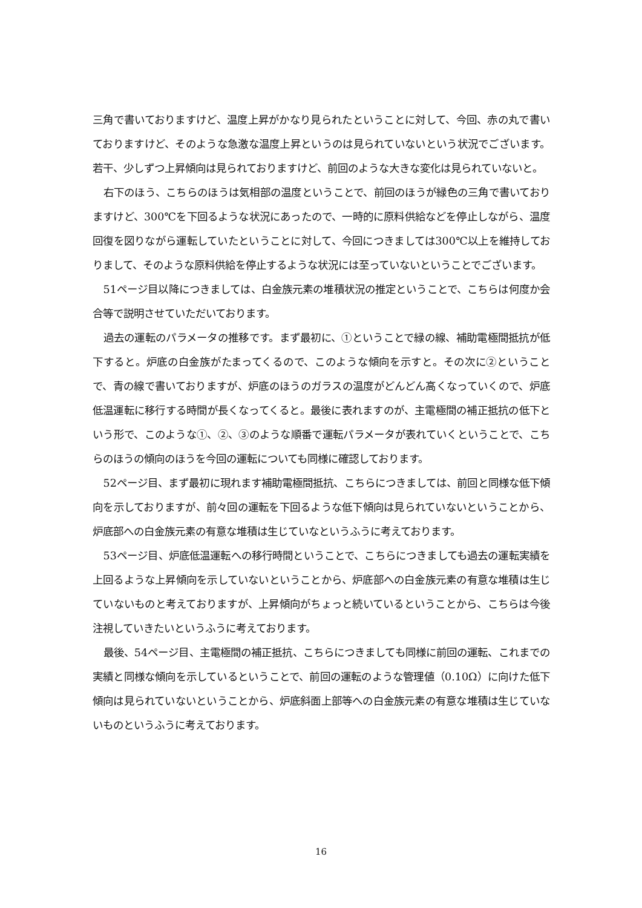三角で書いておりますけど、温度上昇がかなり見られたということに対して、今回、赤の丸で書いておりますけど、そのような急激な温度上昇というのは見られていないという状況でございます。若干、少しずつ上昇傾向は見られておりますけど、前回のような大きな変化は見られていないと。
右下のほう、こちらのほうは気相部の温度ということで、前回のほうが緑色の三角で書いておりますけど、300℃を下回るような状況にあったので、一時的に原料供給などを停止しながら、温度回復を図りながら運転していたということに対して、今回につきましては300℃以上を維持しておりまして、そのような原料供給を停止するような状況には至っていないということでございます。
51ページ目以降につきましては、白金族元素の堆積状況の推定ということで、こちらは何度か会合等で説明させていただいております。
過去の運転のパラメータの推移です。まず最初に、①ということで緑の線、補助電極間抵抗が低下すると。炉底の白金族がたまってくるので、このような傾向を示すと。その次に②ということで、青の線で書いておりますが、炉底のほうのガラスの温度がどんどん高くなっていくので、炉底低温運転に移行する時間が長くなってくると。最後に表れますのが、主電極間の補正抵抗の低下という形で、このような①、②、③のような順番で運転パラメータが表れていくということで、こちらのほうの傾向のほうを今回の運転についても同様に確認しております。
52ページ目、まず最初に現れます補助電極間抵抗、こちらにつきましては、前回と同様な低下傾向を示しておりますが、前々回の運転を下回るような低下傾向は見られていないということから、炉底部への白金族元素の有意な堆積は生じていなというふうに考えております。
53ページ目、炉底低温運転への移行時間ということで、こちらにつきましても過去の運転実績を上回るような上昇傾向を示していないということから、炉底部への白金族元素の有意な堆積は生じていないものと考えておりますが、上昇傾向がちょっと続いているということから、こちらは今後注視していきたいというふうに考えております。
最後、54ページ目、主電極間の補正抵抗、こちらにつきましても同様に前回の運転、これまでの実績と同様な傾向を示しているということで、前回の運転のような管理値（0.10Ω）に向けた低下傾向は見られていないということから、炉底斜面上部等への白金族元素の有意な堆積は生じていないものというふうに考えております。
16